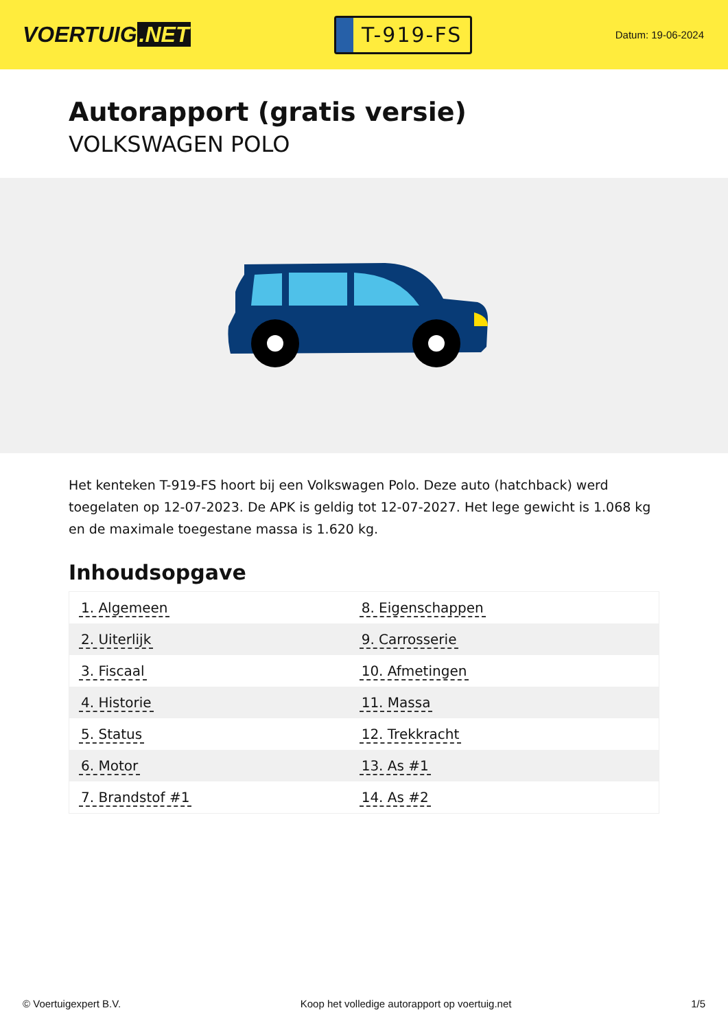VOERTUIG.NET
T-919-FS
Datum: 19-06-2024
Autorapport (gratis versie)
VOLKSWAGEN POLO
Het kenteken T-919-FS hoort bij een Volkswagen Polo. Deze auto (hatchback) werd toegelaten op 12-07-2023. De APK is geldig tot 12-07-2027. Het lege gewicht is 1.068 kg en de maximale toegestane massa is 1.620 kg.
Inhoudsopgave
| 1. Algemeen | 8. Eigenschappen |
| 2. Uiterlijk | 9. Carrosserie |
| 3. Fiscaal | 10. Afmetingen |
| 4. Historie | 11. Massa |
| 5. Status | 12. Trekkracht |
| 6. Motor | 13. As #1 |
| 7. Brandstof #1 | 14. As #2 |
© Voertuigexpert B.V. Koop het volledige autorapport op voertuig.net 1/5